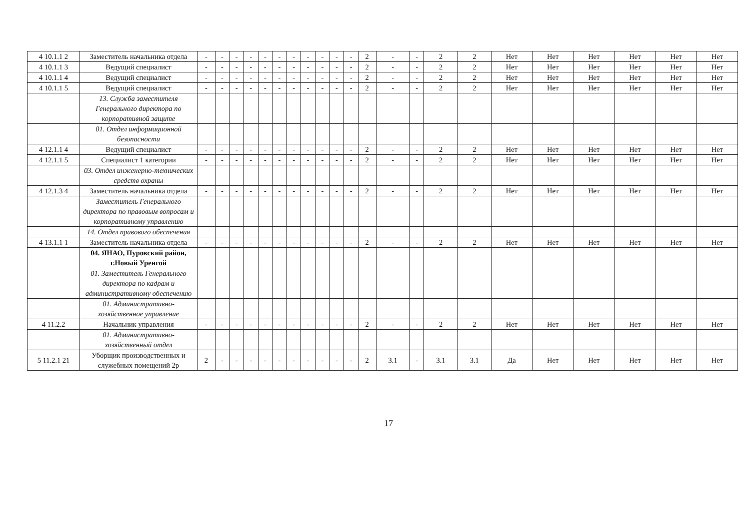| 4 10.1.1 2 | Заместитель начальника отдела | - | - | - | - | - | - | - | - | - | - | - | 2 | - | - | 2 | 2 | Нет | Нет | Нет | Нет | Нет | Нет |
| 4 10.1.1 3 | Ведущий специалист | - | - | - | - | - | - | - | - | - | - | - | 2 | - | - | 2 | 2 | Нет | Нет | Нет | Нет | Нет | Нет |
| 4 10.1.1 4 | Ведущий специалист | - | - | - | - | - | - | - | - | - | - | - | 2 | - | - | 2 | 2 | Нет | Нет | Нет | Нет | Нет | Нет |
| 4 10.1.1 5 | Ведущий специалист | - | - | - | - | - | - | - | - | - | - | - | 2 | - | - | 2 | 2 | Нет | Нет | Нет | Нет | Нет | Нет |
| | 13. Служба заместителя Генерального директора по корпоративной защите | | | | | | | | | | | | | | | | | | | | | | |
| | 01. Отдел информационной безопасности | | | | | | | | | | | | | | | | | | | | | | |
| 4 12.1.1 4 | Ведущий специалист | - | - | - | - | - | - | - | - | - | - | - | 2 | - | - | 2 | 2 | Нет | Нет | Нет | Нет | Нет | Нет |
| 4 12.1.1 5 | Специалист 1 категории | - | - | - | - | - | - | - | - | - | - | - | 2 | - | - | 2 | 2 | Нет | Нет | Нет | Нет | Нет | Нет |
| | 03. Отдел инженерно-технических средств охраны | | | | | | | | | | | | | | | | | | | | | | |
| 4 12.1.3 4 | Заместитель начальника отдела | - | - | - | - | - | - | - | - | - | - | - | 2 | - | - | 2 | 2 | Нет | Нет | Нет | Нет | Нет | Нет |
| | Заместитель Генерального директора по правовым вопросам и корпоративному управлению | | | | | | | | | | | | | | | | | | | | | | |
| | 14. Отдел правового обеспечения | | | | | | | | | | | | | | | | | | | | | | |
| 4 13.1.1 1 | Заместитель начальника отдела | - | - | - | - | - | - | - | - | - | - | - | 2 | - | - | 2 | 2 | Нет | Нет | Нет | Нет | Нет | Нет |
| | 04. ЯНАО, Пуровский район, г.Новый Уренгой | | | | | | | | | | | | | | | | | | | | | | |
| | 01. Заместитель Генерального директора по кадрам и административному обеспечению | | | | | | | | | | | | | | | | | | | | | | |
| | 01. Административно-хозяйственное управление | | | | | | | | | | | | | | | | | | | | | | |
| 4 11.2.2 | Начальник управления | - | - | - | - | - | - | - | - | - | - | - | 2 | - | - | 2 | 2 | Нет | Нет | Нет | Нет | Нет | Нет |
| | 01. Административно-хозяйственный отдел | | | | | | | | | | | | | | | | | | | | | | |
| 5 11.2.1 21 | Уборщик производственных и служебных помещений 2р | 2 | - | - | - | - | - | - | - | - | - | - | 2 | 3.1 | - | 3.1 | 3.1 | Да | Нет | Нет | Нет | Нет | Нет |
17